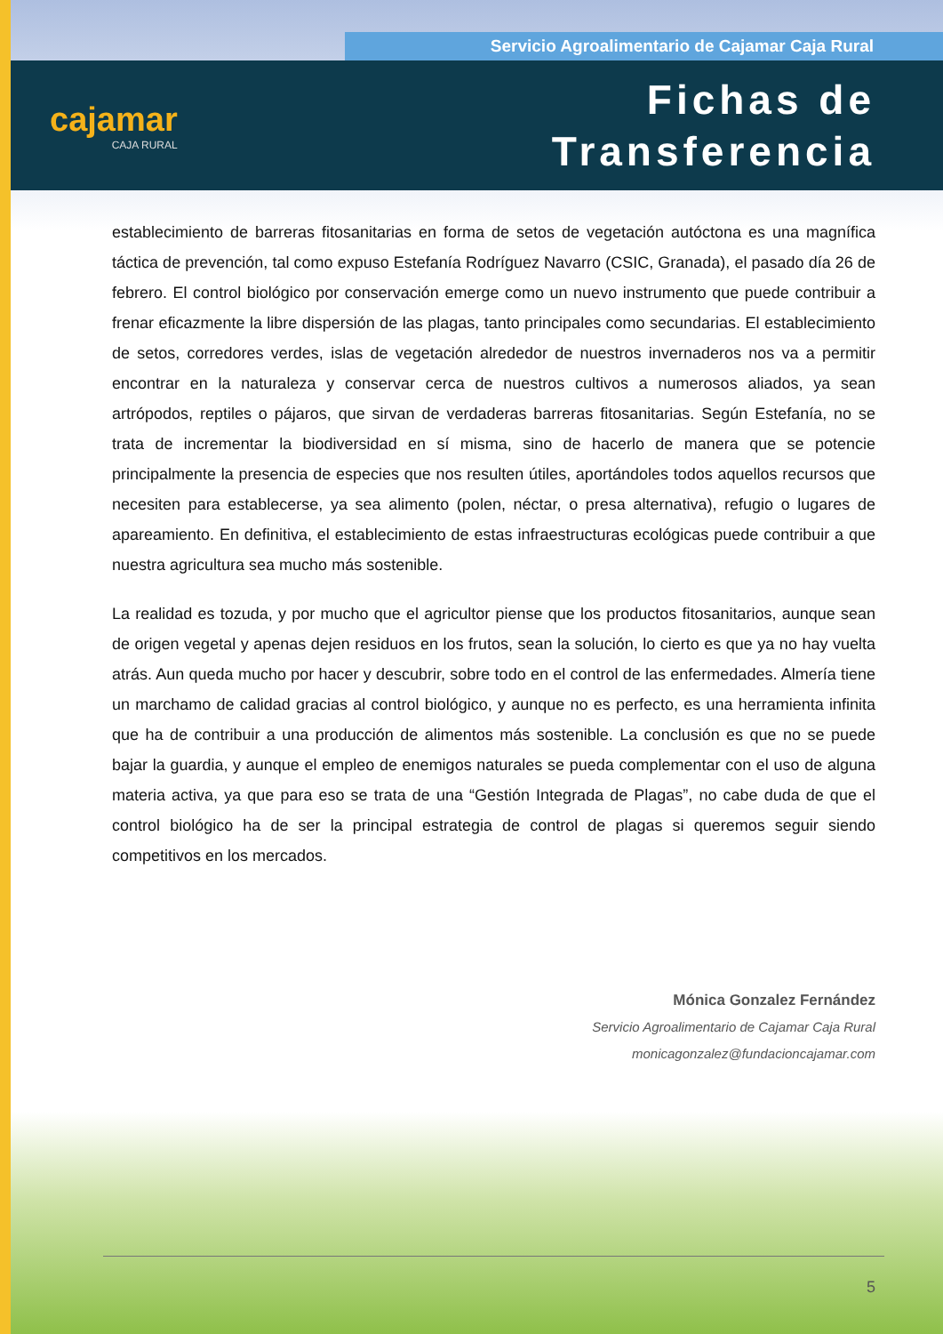Servicio Agroalimentario de Cajamar Caja Rural
cajamar
CAJA RURAL
Fichas de
Transferencia
establecimiento de barreras fitosanitarias en forma de setos de vegetación autóctona es una magnífica táctica de prevención, tal como expuso Estefanía Rodríguez Navarro (CSIC, Granada), el pasado día 26 de febrero. El control biológico por conservación emerge como un nuevo instrumento que puede contribuir a frenar eficazmente la libre dispersión de las plagas, tanto principales como secundarias. El establecimiento de setos, corredores verdes, islas de vegetación alrededor de nuestros invernaderos nos va a permitir encontrar en la naturaleza y conservar cerca de nuestros cultivos a numerosos aliados, ya sean artrópodos, reptiles o pájaros, que sirvan de verdaderas barreras fitosanitarias. Según Estefanía, no se trata de incrementar la biodiversidad en sí misma, sino de hacerlo de manera que se potencie principalmente la presencia de especies que nos resulten útiles, aportándoles todos aquellos recursos que necesiten para establecerse, ya sea alimento (polen, néctar, o presa alternativa), refugio o lugares de apareamiento. En definitiva, el establecimiento de estas infraestructuras ecológicas puede contribuir a que nuestra agricultura sea mucho más sostenible.
La realidad es tozuda, y por mucho que el agricultor piense que los productos fitosanitarios, aunque sean de origen vegetal y apenas dejen residuos en los frutos, sean la solución, lo cierto es que ya no hay vuelta atrás. Aun queda mucho por hacer y descubrir, sobre todo en el control de las enfermedades. Almería tiene un marchamo de calidad gracias al control biológico, y aunque no es perfecto, es una herramienta infinita que ha de contribuir a una producción de alimentos más sostenible. La conclusión es que no se puede bajar la guardia, y aunque el empleo de enemigos naturales se pueda complementar con el uso de alguna materia activa, ya que para eso se trata de una “Gestión Integrada de Plagas”, no cabe duda de que el control biológico ha de ser la principal estrategia de control de plagas si queremos seguir siendo competitivos en los mercados.
Mónica Gonzalez Fernández
Servicio Agroalimentario de Cajamar Caja Rural
monicagonzalez@fundacioncajamar.com
5